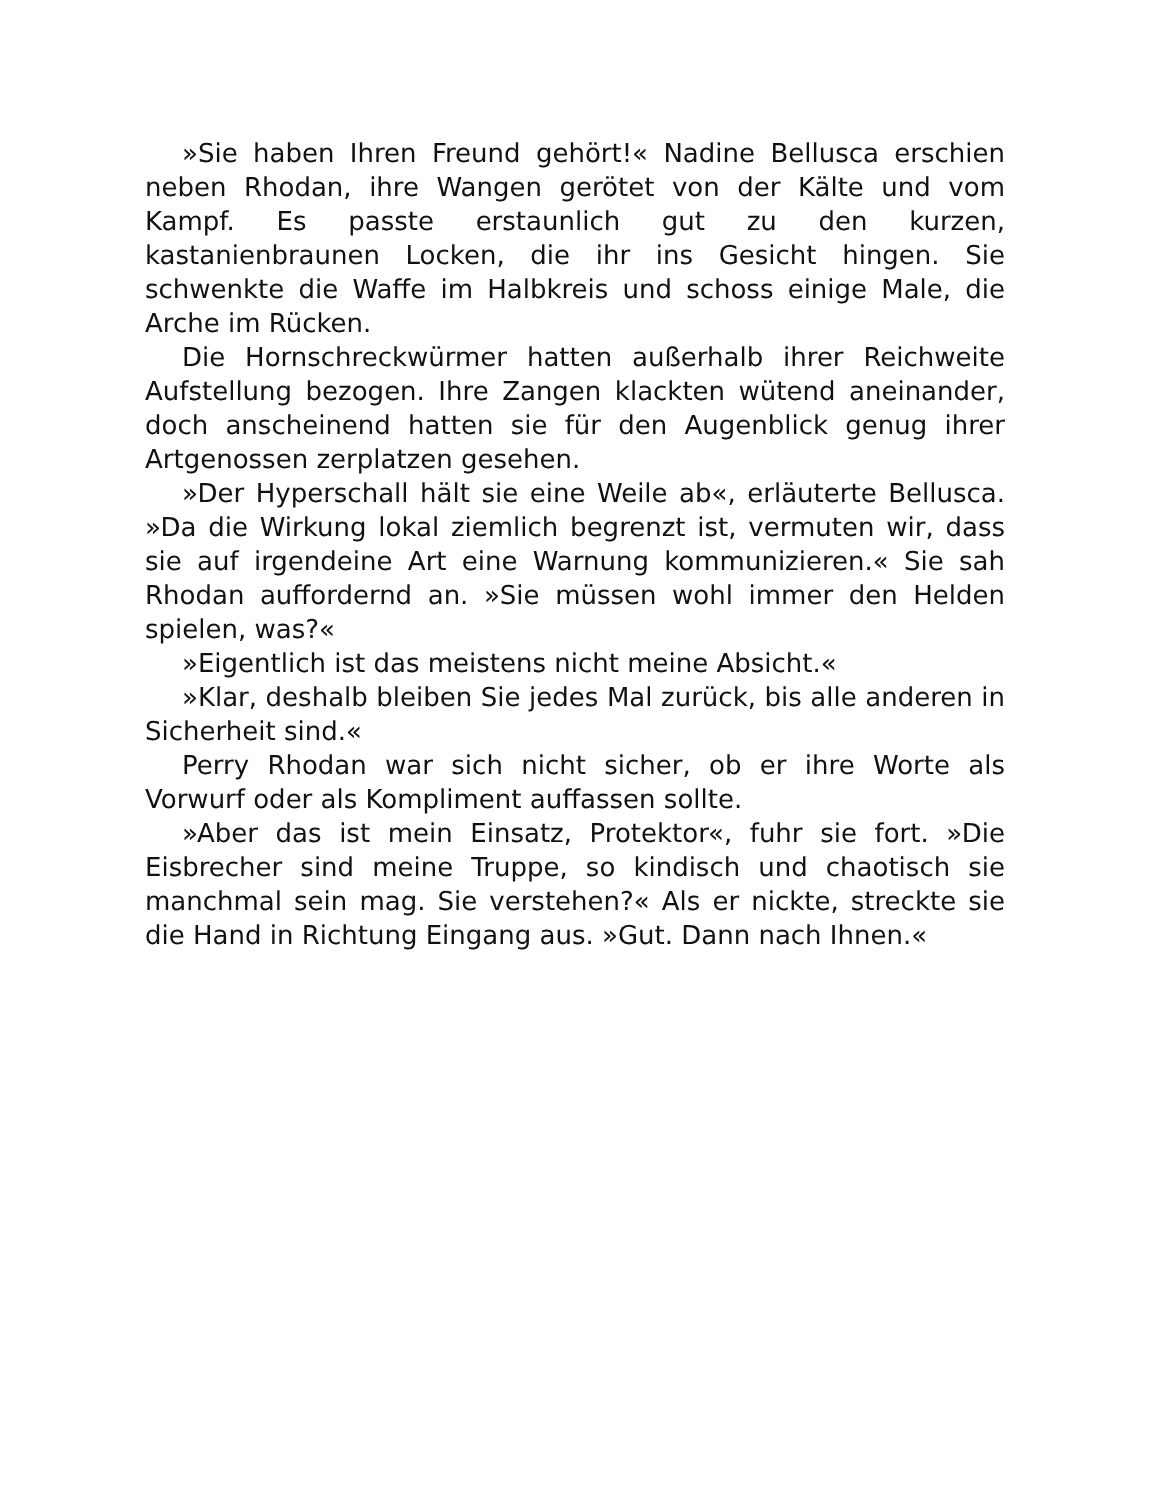»Sie haben Ihren Freund gehört!« Nadine Bellusca erschien neben Rhodan, ihre Wangen gerötet von der Kälte und vom Kampf. Es passte erstaunlich gut zu den kurzen, kastanienbraunen Locken, die ihr ins Gesicht hingen. Sie schwenkte die Waffe im Halbkreis und schoss einige Male, die Arche im Rücken.
Die Hornschreckwürmer hatten außerhalb ihrer Reichweite Aufstellung bezogen. Ihre Zangen klackten wütend aneinander, doch anscheinend hatten sie für den Augenblick genug ihrer Artgenossen zerplatzen gesehen.
»Der Hyperschall hält sie eine Weile ab«, erläuterte Bellusca. »Da die Wirkung lokal ziemlich begrenzt ist, vermuten wir, dass sie auf irgendeine Art eine Warnung kommunizieren.« Sie sah Rhodan auffordernd an. »Sie müssen wohl immer den Helden spielen, was?«
»Eigentlich ist das meistens nicht meine Absicht.«
»Klar, deshalb bleiben Sie jedes Mal zurück, bis alle anderen in Sicherheit sind.«
Perry Rhodan war sich nicht sicher, ob er ihre Worte als Vorwurf oder als Kompliment auffassen sollte.
»Aber das ist mein Einsatz, Protektor«, fuhr sie fort. »Die Eisbrecher sind meine Truppe, so kindisch und chaotisch sie manchmal sein mag. Sie verstehen?« Als er nickte, streckte sie die Hand in Richtung Eingang aus. »Gut. Dann nach Ihnen.«